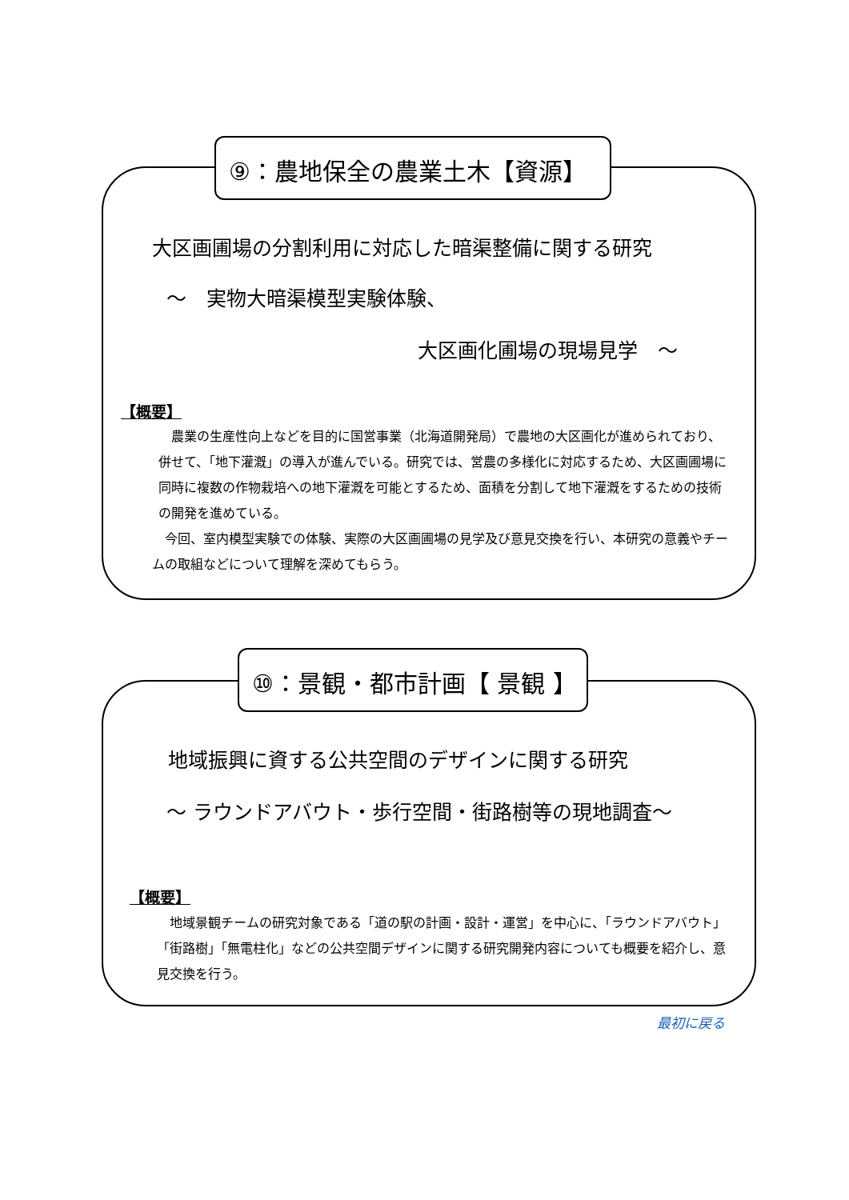⑨：農地保全の農業土木【資源】
大区画圃場の分割利用に対応した暗渠整備に関する研究
～　実物大暗渠模型実験体験、
大区画化圃場の現場見学　～
【概要】
　農業の生産性向上などを目的に国営事業（北海道開発局）で農地の大区画化が進められており、併せて、「地下灌漑」の導入が進んでいる。研究では、営農の多様化に対応するため、大区画圃場に同時に複数の作物栽培への地下灌漑を可能とするため、面積を分割して地下灌漑をするための技術の開発を進めている。
　今回、室内模型実験での体験、実際の大区画圃場の見学及び意見交換を行い、本研究の意義やチームの取組などについて理解を深めてもらう。
⑩：景観・都市計画【 景観 】
地域振興に資する公共空間のデザインに関する研究
～ ラウンドアバウト・歩行空間・街路樹等の現地調査～
【概要】
　地域景観チームの研究対象である「道の駅の計画・設計・運営」を中心に、「ラウンドアバウト」「街路樹」「無電柱化」などの公共空間デザインに関する研究開発内容についても概要を紹介し、意見交換を行う。
最初に戻る